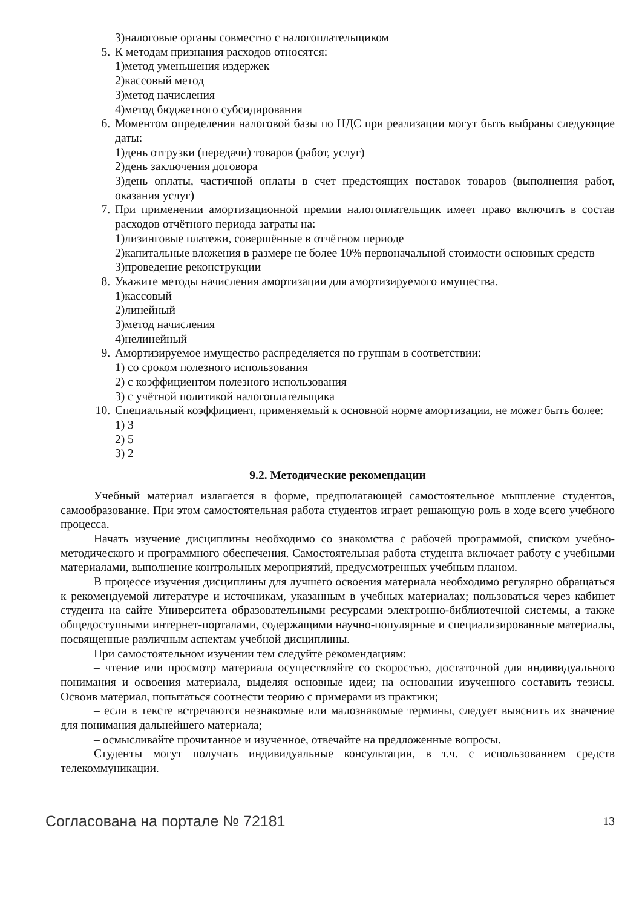3)налоговые органы совместно с налогоплательщиком
5. К методам признания расходов относятся:
1)метод уменьшения издержек
2)кассовый метод
3)метод начисления
4)метод бюджетного субсидирования
6. Моментом определения налоговой базы по НДС при реализации могут быть выбраны следующие даты:
1)день отгрузки (передачи) товаров (работ, услуг)
2)день заключения договора
3)день оплаты, частичной оплаты в счет предстоящих поставок товаров (выполнения работ, оказания услуг)
7. При применении амортизационной премии налогоплательщик имеет право включить в состав расходов отчётного периода затраты на:
1)лизинговые платежи, совершённые в отчётном периоде
2)капитальные вложения в размере не более 10% первоначальной стоимости основных средств
3)проведение реконструкции
8. Укажите методы начисления амортизации для амортизируемого имущества.
1)кассовый
2)линейный
3)метод начисления
4)нелинейный
9. Амортизируемое имущество распределяется по группам в соответствии:
1) со сроком полезного использования
2) с коэффициентом полезного использования
3) с учётной политикой налогоплательщика
10. Специальный коэффициент, применяемый к основной норме амортизации, не может быть более:
1) 3
2) 5
3) 2
9.2. Методические рекомендации
Учебный материал излагается в форме, предполагающей самостоятельное мышление студентов, самообразование. При этом самостоятельная работа студентов играет решающую роль в ходе всего учебного процесса.
Начать изучение дисциплины необходимо со знакомства с рабочей программой, списком учебно-методического и программного обеспечения. Самостоятельная работа студента включает работу с учебными материалами, выполнение контрольных мероприятий, предусмотренных учебным планом.
В процессе изучения дисциплины для лучшего освоения материала необходимо регулярно обращаться к рекомендуемой литературе и источникам, указанным в учебных материалах; пользоваться через кабинет студента на сайте Университета образовательными ресурсами электронно-библиотечной системы, а также общедоступными интернет-порталами, содержащими научно-популярные и специализированные материалы, посвященные различным аспектам учебной дисциплины.
При самостоятельном изучении тем следуйте рекомендациям:
– чтение или просмотр материала осуществляйте со скоростью, достаточной для индивидуального понимания и освоения материала, выделяя основные идеи; на основании изученного составить тезисы. Освоив материал, попытаться соотнести теорию с примерами из практики;
– если в тексте встречаются незнакомые или малознакомые термины, следует выяснить их значение для понимания дальнейшего материала;
– осмысливайте прочитанное и изученное, отвечайте на предложенные вопросы.
Студенты могут получать индивидуальные консультации, в т.ч. с использованием средств телекоммуникации.
Согласована на портале № 72181 13